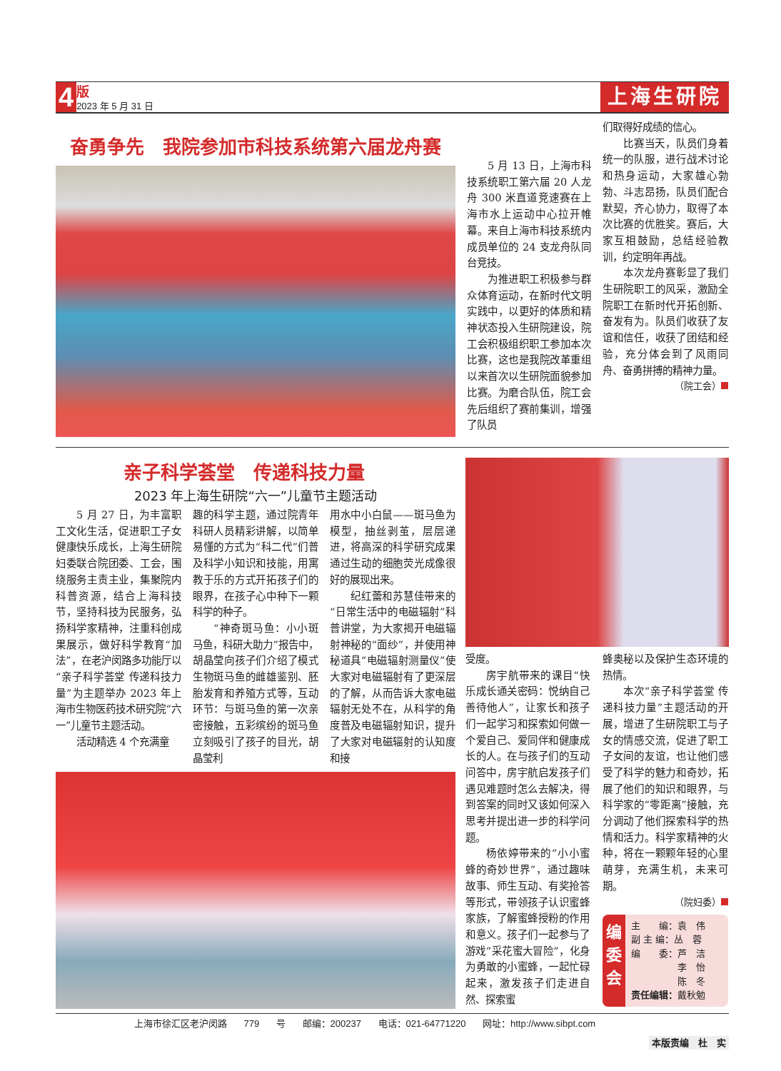4
版
2023 年 5 月 31 日
上海生研院
奋勇争先　我院参加市科技系统第六届龙舟赛
5 月 13 日，上海市科技系统职工第六届 20 人龙舟 300 米直道竞速赛在上海市水上运动中心拉开帷幕。来自上海市科技系统内成员单位的 24 支龙舟队同台竞技。
为推进职工积极参与群众体育运动，在新时代文明实践中，以更好的体质和精神状态投入生研院建设，院工会积极组织职工参加本次比赛，这也是我院改革重组以来首次以生研院面貌参加比赛。为磨合队伍，院工会先后组织了赛前集训，增强了队员
们取得好成绩的信心。
比赛当天，队员们身着统一的队服，进行战术讨论和热身运动，大家雄心勃勃、斗志昂扬，队员们配合默契，齐心协力，取得了本次比赛的优胜奖。赛后，大家互相鼓励，总结经验教训，约定明年再战。
本次龙舟赛彰显了我们生研院职工的风采，激励全院职工在新时代开拓创新、奋发有为。队员们收获了友谊和信任，收获了团结和经验，充分体会到了风雨同舟、奋勇拼搏的精神力量。
（院工会）
亲子科学荟堂　传递科技力量
2023 年上海生研院“六一”儿童节主题活动
5 月 27 日，为丰富职工文化生活，促进职工子女健康快乐成长，上海生研院妇委联合院团委、工会，围绕服务主责主业，集聚院内科普资源，结合上海科技节，坚持科技为民服务，弘扬科学家精神，注重科创成果展示，做好科学教育“加法”，在老沪闵路多功能厅以“亲子科学荟堂 传递科技力量”为主题举办 2023 年上海市生物医药技术研究院“六一”儿童节主题活动。
活动精选 4 个充满童
趣的科学主题，通过院青年科研人员精彩讲解，以简单易懂的方式为“科二代”们普及科学小知识和技能，用寓教于乐的方式开拓孩子们的眼界，在孩子心中种下一颗科学的种子。
“神奇斑马鱼：小小斑马鱼，科研大助力”报告中，胡晶莹向孩子们介绍了模式生物斑马鱼的雌雄鉴别、胚胎发育和养殖方式等，互动环节：与斑马鱼的第一次亲密接触，五彩缤纷的斑马鱼立刻吸引了孩子的目光，胡晶莹利
用水中小白鼠——斑马鱼为模型，抽丝剥茧，层层递进，将高深的科学研究成果通过生动的细胞荧光成像很好的展现出来。
纪红蕾和苏慧佳带来的“日常生活中的电磁辐射”科普讲堂，为大家揭开电磁辐射神秘的“面纱”，并使用神秘道具“电磁辐射测量仪”使大家对电磁辐射有了更深层的了解，从而告诉大家电磁辐射无处不在，从科学的角度普及电磁辐射知识，提升了大家对电磁辐射的认知度和接
受度。
房宇航带来的课目“快乐成长通关密码：悦纳自己 善待他人”，让家长和孩子们一起学习和探索如何做一个爱自己、爱同伴和健康成长的人。在与孩子们的互动问答中，房宇航启发孩子们遇见难题时怎么去解决，得到答案的同时又该如何深入思考并提出进一步的科学问题。
杨依婷带来的“小小蜜蜂的奇妙世界”，通过趣味故事、师生互动、有奖抢答等形式，带领孩子认识蜜蜂家族，了解蜜蜂授粉的作用和意义。孩子们一起参与了游戏“采花蜜大冒险”，化身为勇敢的小蜜蜂，一起忙碌起来，激发孩子们走进自然、探索蜜
蜂奥秘以及保护生态环境的热情。
本次“亲子科学荟堂 传递科技力量”主题活动的开展，增进了生研院职工与子女的情感交流，促进了职工子女间的友谊，也让他们感受了科学的魅力和奇妙，拓展了他们的知识和眼界，与科学家的“零距离”接触，充分调动了他们探索科学的热情和活力。科学家精神的火种，将在一颗颗年轻的心里萌芽，充满生机，未来可期。
（院妇委）
编
委
会
主　　编：袁　伟
副 主 编：丛　蓉
编　　委：芦　洁
　　　　　李　怡
　　　　　陈　冬
责任编辑：戴秋勉
上海市徐汇区老沪闵路 779 号 邮编：200237 电话：021-64771220 网址：http://www.sibpt.com
本版责编　杜　实